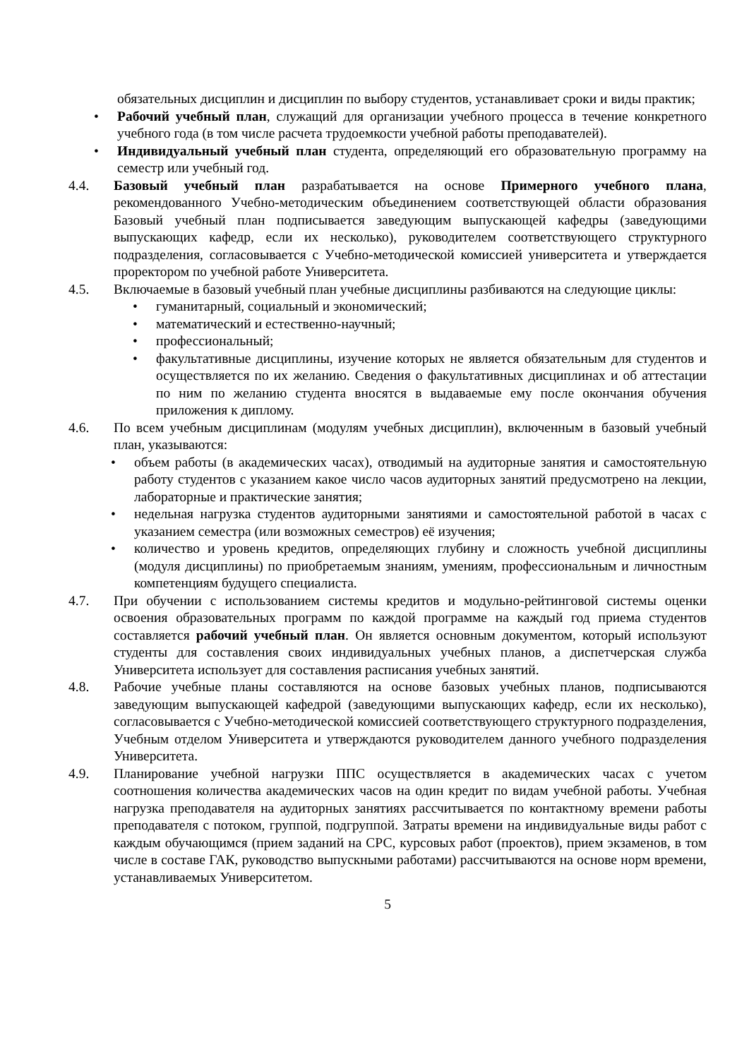обязательных дисциплин и дисциплин по выбору студентов, устанавливает сроки и виды практик;
• Рабочий учебный план, служащий для организации учебного процесса в течение конкретного учебного года (в том числе расчета трудоемкости учебной работы преподавателей).
• Индивидуальный учебный план студента, определяющий его образовательную программу на семестр или учебный год.
4.4. Базовый учебный план разрабатывается на основе Примерного учебного плана, рекомендованного Учебно-методическим объединением соответствующей области образования Базовый учебный план подписывается заведующим выпускающей кафедры (заведующими выпускающих кафедр, если их несколько), руководителем соответствующего структурного подразделения, согласовывается с Учебно-методической комиссией университета и утверждается проректором по учебной работе Университета.
4.5. Включаемые в базовый учебный план учебные дисциплины разбиваются на следующие циклы:
• гуманитарный, социальный и экономический;
• математический и естественно-научный;
• профессиональный;
• факультативные дисциплины, изучение которых не является обязательным для студентов и осуществляется по их желанию. Сведения о факультативных дисциплинах и об аттестации по ним по желанию студента вносятся в выдаваемые ему после окончания обучения приложения к диплому.
4.6. По всем учебным дисциплинам (модулям учебных дисциплин), включенным в базовый учебный план, указываются:
• объем работы (в академических часах), отводимый на аудиторные занятия и самостоятельную работу студентов с указанием какое число часов аудиторных занятий предусмотрено на лекции, лабораторные и практические занятия;
• недельная нагрузка студентов аудиторными занятиями и самостоятельной работой в часах с указанием семестра (или возможных семестров) её изучения;
• количество и уровень кредитов, определяющих глубину и сложность учебной дисциплины (модуля дисциплины) по приобретаемым знаниям, умениям, профессиональным и личностным компетенциям будущего специалиста.
4.7. При обучении с использованием системы кредитов и модульно-рейтинговой системы оценки освоения образовательных программ по каждой программе на каждый год приема студентов составляется рабочий учебный план. Он является основным документом, который используют студенты для составления своих индивидуальных учебных планов, а диспетчерская служба Университета использует для составления расписания учебных занятий.
4.8. Рабочие учебные планы составляются на основе базовых учебных планов, подписываются заведующим выпускающей кафедрой (заведующими выпускающих кафедр, если их несколько), согласовывается с Учебно-методической комиссией соответствующего структурного подразделения, Учебным отделом Университета и утверждаются руководителем данного учебного подразделения Университета.
4.9. Планирование учебной нагрузки ППС осуществляется в академических часах с учетом соотношения количества академических часов на один кредит по видам учебной работы. Учебная нагрузка преподавателя на аудиторных занятиях рассчитывается по контактному времени работы преподавателя с потоком, группой, подгруппой. Затраты времени на индивидуальные виды работ с каждым обучающимся (прием заданий на СРС, курсовых работ (проектов), прием экзаменов, в том числе в составе ГАК, руководство выпускными работами) рассчитываются на основе норм времени, устанавливаемых Университетом.
5